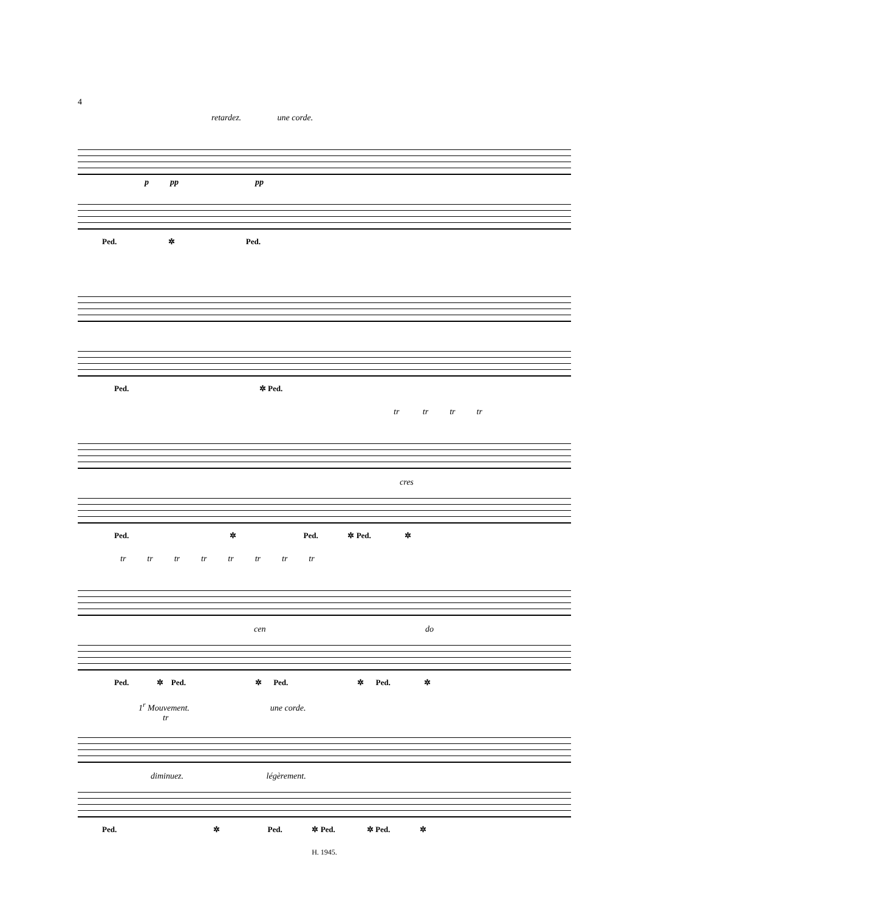4
retardez. une corde.
p pp pp
Ped. ✲ Ped.
Ped. ✲ Ped.
tr tr tr tr
cres
Ped. ✲ Ped. ✲ Ped. ✲
tr tr tr tr tr tr tr tr
cen do
Ped. ✲ Ped. ✲ Ped. ✲ Ped. ✲
1<sup>r</sup> Mouvement. une corde.
tr
diminuez. légèrement.
Ped. ✲ Ped. ✲ Ped. ✲ Ped. ✲
H. 1945.